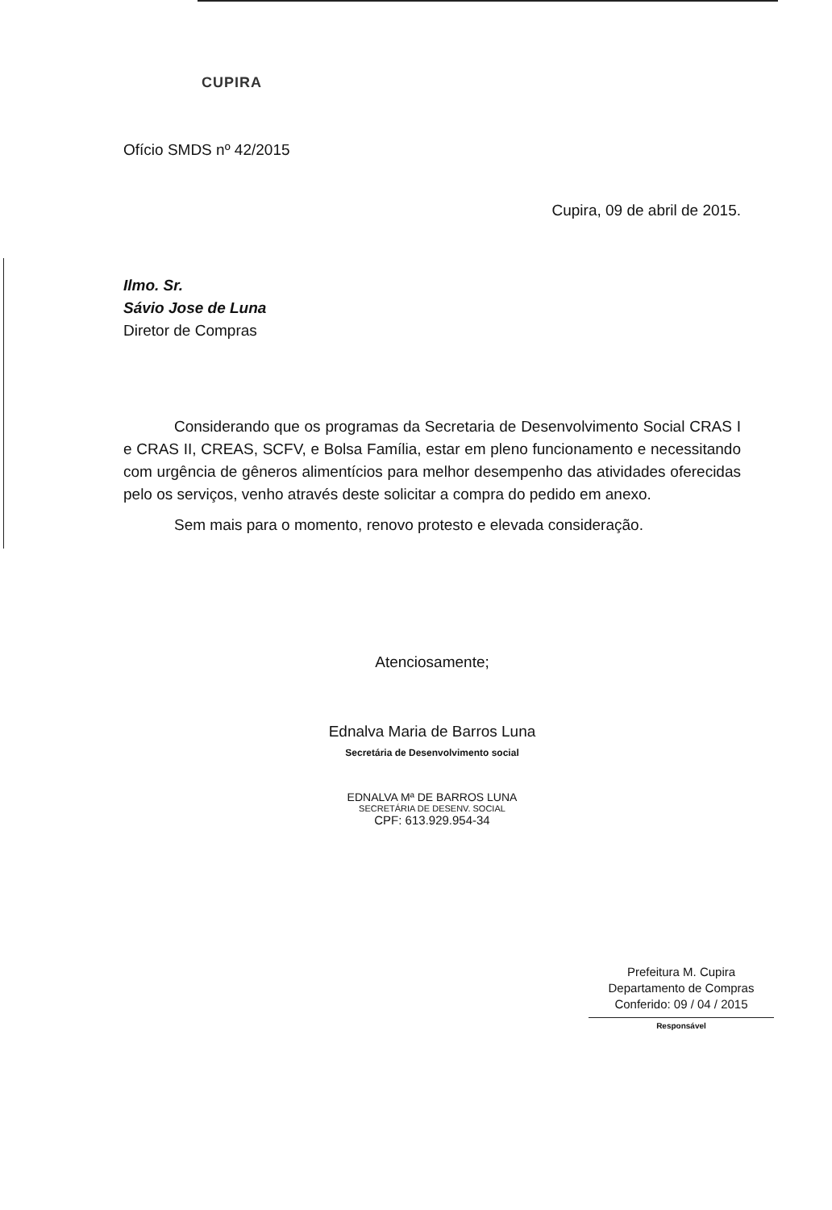CUPIRA
Ofício SMDS nº 42/2015
Cupira, 09 de abril de 2015.
Ilmo. Sr.
Sávio Jose de Luna
Diretor de Compras
Considerando que os programas da Secretaria de Desenvolvimento Social CRAS I e CRAS II, CREAS, SCFV, e Bolsa Família, estar em pleno funcionamento e necessitando com urgência de gêneros alimentícios para melhor desempenho das atividades oferecidas pelo os serviços, venho através deste solicitar a compra do pedido em anexo.
Sem mais para o momento, renovo protesto e elevada consideração.
Atenciosamente;
Ednalva Maria de Barros Luna
Secretária de Desenvolvimento social
EDNALVA Mª DE BARROS LUNA
SECRETÁRIA DE DESENV. SOCIAL
CPF: 613.929.954-34
Prefeitura M. Cupira
Departamento de Compras
Conferido: 09 / 04 / 2015
Responsável